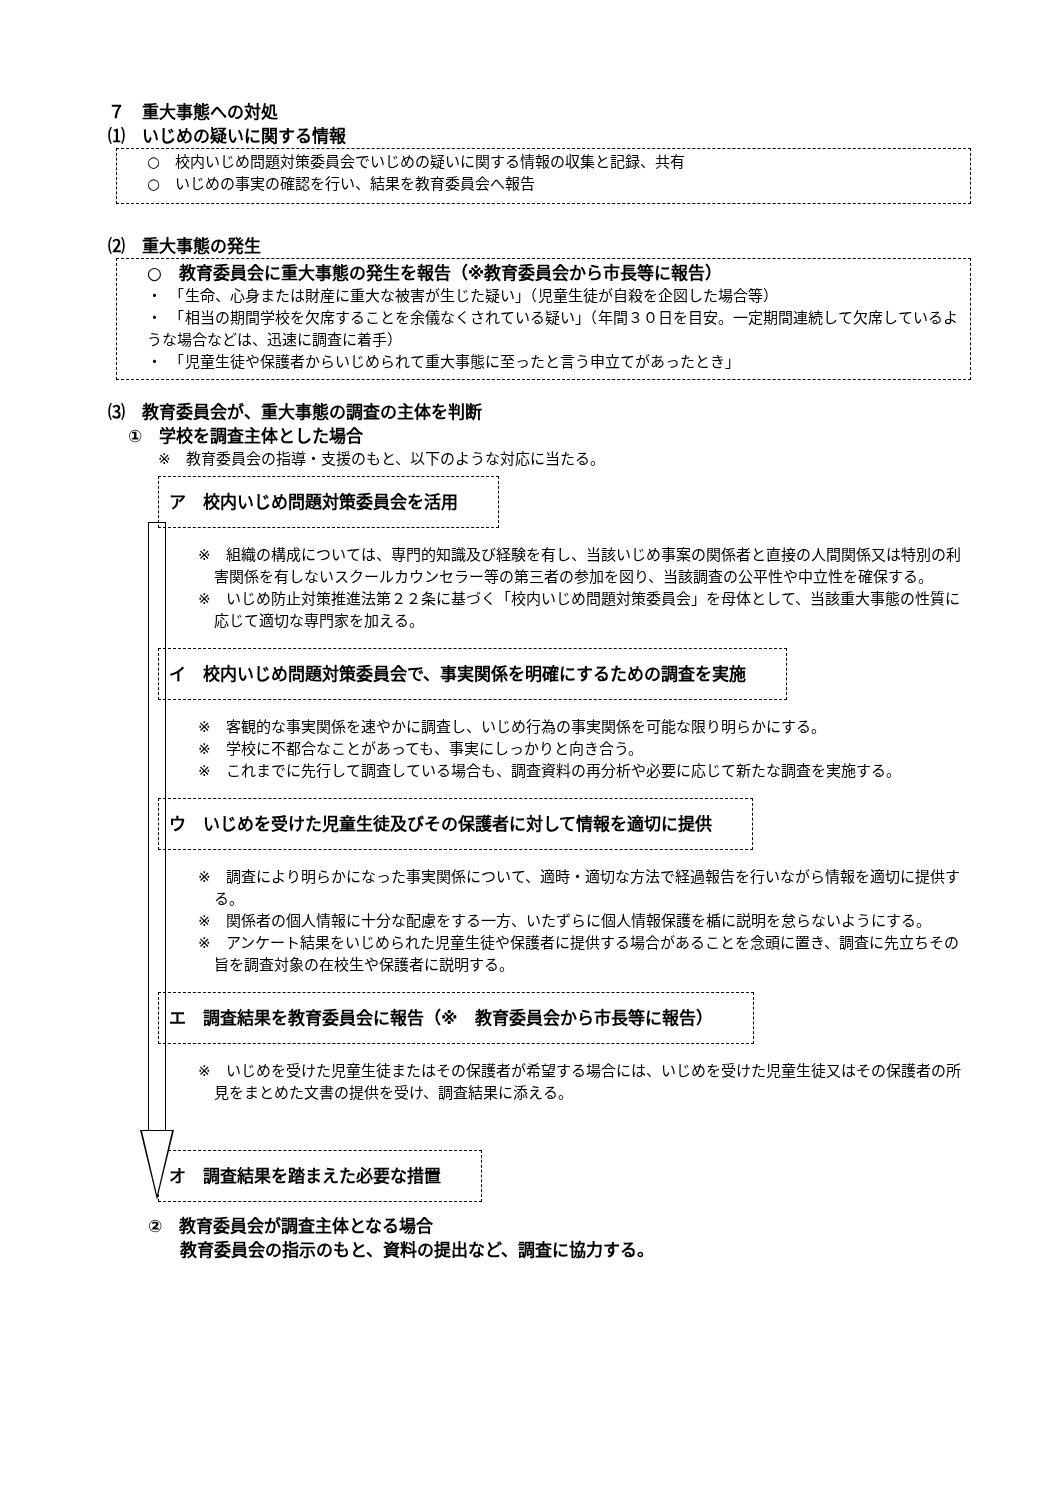７　重大事態への対処
⑴　いじめの疑いに関する情報
○　校内いじめ問題対策委員会でいじめの疑いに関する情報の収集と記録、共有
○　いじめの事実の確認を行い、結果を教育委員会へ報告
⑵　重大事態の発生
○　教育委員会に重大事態の発生を報告（※教育委員会から市長等に報告）
・　「生命、心身または財産に重大な被害が生じた疑い」（児童生徒が自殺を企図した場合等）
・　「相当の期間学校を欠席することを余儀なくされている疑い」（年間３０日を目安。一定期間連続して欠席しているような場合などは、迅速に調査に着手）
・　「児童生徒や保護者からいじめられて重大事態に至ったと言う申立てがあったとき」
⑶　教育委員会が、重大事態の調査の主体を判断
①　学校を調査主体とした場合
※　教育委員会の指導・支援のもと、以下のような対応に当たる。
ア　校内いじめ問題対策委員会を活用
※　組織の構成については、専門的知識及び経験を有し、当該いじめ事案の関係者と直接の人間関係又は特別の利害関係を有しないスクールカウンセラー等の第三者の参加を図り、当該調査の公平性や中立性を確保する。
※　いじめ防止対策推進法第２２条に基づく「校内いじめ問題対策委員会」を母体として、当該重大事態の性質に応じて適切な専門家を加える。
イ　校内いじめ問題対策委員会で、事実関係を明確にするための調査を実施
※　客観的な事実関係を速やかに調査し、いじめ行為の事実関係を可能な限り明らかにする。
※　学校に不都合なことがあっても、事実にしっかりと向き合う。
※　これまでに先行して調査している場合も、調査資料の再分析や必要に応じて新たな調査を実施する。
ウ　いじめを受けた児童生徒及びその保護者に対して情報を適切に提供
※　調査により明らかになった事実関係について、適時・適切な方法で経過報告を行いながら情報を適切に提供する。
※　関係者の個人情報に十分な配慮をする一方、いたずらに個人情報保護を楯に説明を怠らないようにする。
※　アンケート結果をいじめられた児童生徒や保護者に提供する場合があることを念頭に置き、調査に先立ちその旨を調査対象の在校生や保護者に説明する。
エ　調査結果を教育委員会に報告（※　教育委員会から市長等に報告）
※　いじめを受けた児童生徒またはその保護者が希望する場合には、いじめを受けた児童生徒又はその保護者の所見をまとめた文書の提供を受け、調査結果に添える。
オ　調査結果を踏まえた必要な措置
②　教育委員会が調査主体となる場合
教育委員会の指示のもと、資料の提出など、調査に協力する。